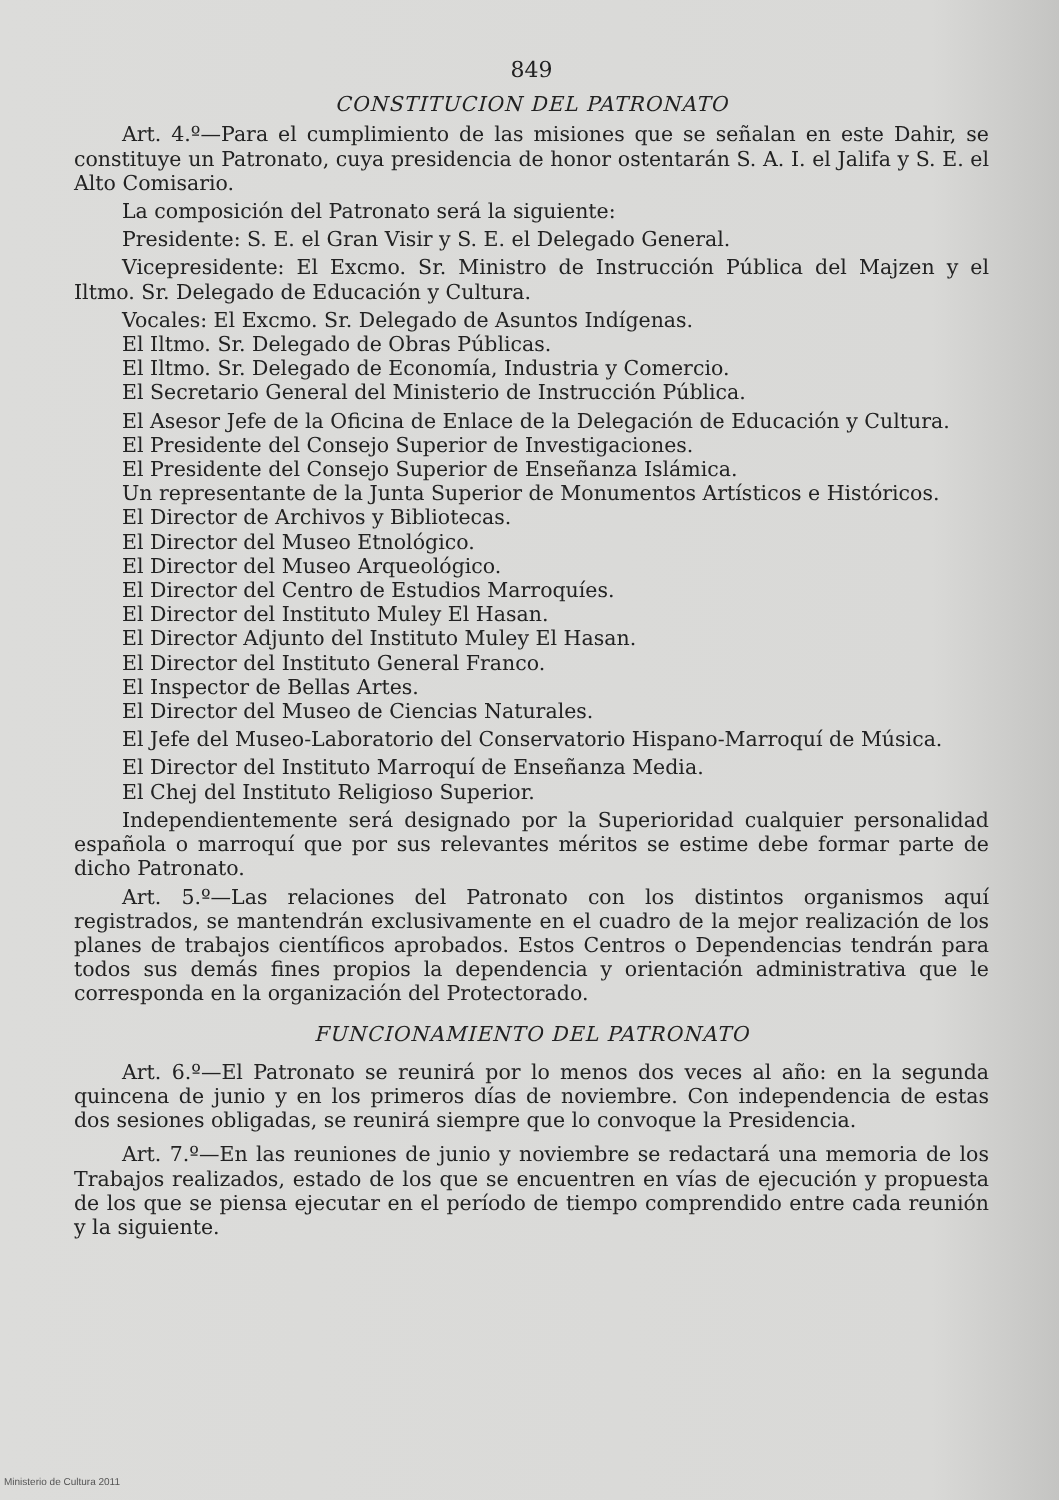849
CONSTITUCION DEL PATRONATO
Art. 4.º—Para el cumplimiento de las misiones que se señalan en este Dahir, se constituye un Patronato, cuya presidencia de honor ostentarán S. A. I. el Jalifa y S. E. el Alto Comisario.
La composición del Patronato será la siguiente:
Presidente: S. E. el Gran Visir y S. E. el Delegado General.
Vicepresidente: El Excmo. Sr. Ministro de Instrucción Pública del Majzen y el Iltmo. Sr. Delegado de Educación y Cultura.
Vocales: El Excmo. Sr. Delegado de Asuntos Indígenas.
El Iltmo. Sr. Delegado de Obras Públicas.
El Iltmo. Sr. Delegado de Economía, Industria y Comercio.
El Secretario General del Ministerio de Instrucción Pública.
El Asesor Jefe de la Oficina de Enlace de la Delegación de Educación y Cultura.
El Presidente del Consejo Superior de Investigaciones.
El Presidente del Consejo Superior de Enseñanza Islámica.
Un representante de la Junta Superior de Monumentos Artísticos e Históricos.
El Director de Archivos y Bibliotecas.
El Director del Museo Etnológico.
El Director del Museo Arqueológico.
El Director del Centro de Estudios Marroquíes.
El Director del Instituto Muley El Hasan.
El Director Adjunto del Instituto Muley El Hasan.
El Director del Instituto General Franco.
El Inspector de Bellas Artes.
El Director del Museo de Ciencias Naturales.
El Jefe del Museo-Laboratorio del Conservatorio Hispano-Marroquí de Música.
El Director del Instituto Marroquí de Enseñanza Media.
El Chej del Instituto Religioso Superior.
Independientemente será designado por la Superioridad cualquier personalidad española o marroquí que por sus relevantes méritos se estime debe formar parte de dicho Patronato.
Art. 5.º—Las relaciones del Patronato con los distintos organismos aquí registrados, se mantendrán exclusivamente en el cuadro de la mejor realización de los planes de trabajos científicos aprobados. Estos Centros o Dependencias tendrán para todos sus demás fines propios la dependencia y orientación administrativa que le corresponda en la organización del Protectorado.
FUNCIONAMIENTO DEL PATRONATO
Art. 6.º—El Patronato se reunirá por lo menos dos veces al año: en la segunda quincena de junio y en los primeros días de noviembre. Con independencia de estas dos sesiones obligadas, se reunirá siempre que lo convoque la Presidencia.
Art. 7.º—En las reuniones de junio y noviembre se redactará una memoria de los Trabajos realizados, estado de los que se encuentren en vías de ejecución y propuesta de los que se piensa ejecutar en el período de tiempo comprendido entre cada reunión y la siguiente.
Ministerio de Cultura 2011